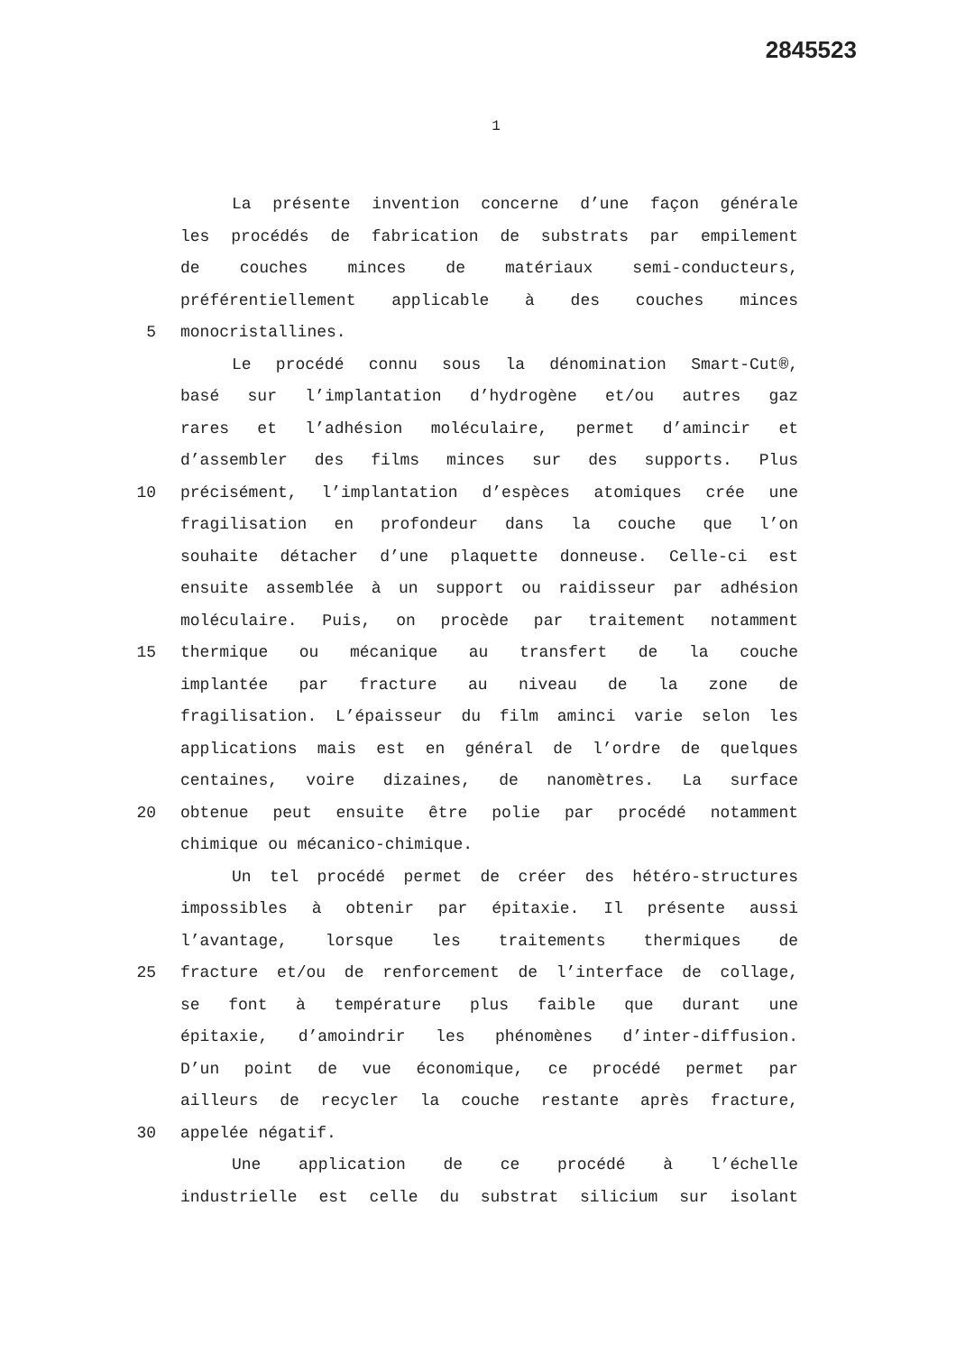2845523
1
La présente invention concerne d’une façon générale
les procédés de fabrication de substrats par empilement
de couches minces de matériaux semi-conducteurs,
préférentiellement applicable à des couches minces
5 monocristallines.
Le procédé connu sous la dénomination Smart-Cut®,
basé sur l’implantation d’hydrogène et/ou autres gaz
rares et l’adhésion moléculaire, permet d’amincir et
d’assembler des films minces sur des supports. Plus
10 précisément, l’implantation d’espèces atomiques crée une
fragilisation en profondeur dans la couche que l’on
souhaite détacher d’une plaquette donneuse. Celle-ci est
ensuite assemblée à un support ou raidisseur par adhésion
moléculaire. Puis, on procède par traitement notamment
15 thermique ou mécanique au transfert de la couche
implantée par fracture au niveau de la zone de
fragilisation. L’épaisseur du film aminci varie selon les
applications mais est en général de l’ordre de quelques
centaines, voire dizaines, de nanomètres. La surface
20 obtenue peut ensuite être polie par procédé notamment
chimique ou mécanico-chimique.
Un tel procédé permet de créer des hétéro-structures
impossibles à obtenir par épitaxie. Il présente aussi
l’avantage, lorsque les traitements thermiques de
25 fracture et/ou de renforcement de l’interface de collage,
se font à température plus faible que durant une
épitaxie, d’amoindrir les phénomènes d’inter-diffusion.
D’un point de vue économique, ce procédé permet par
ailleurs de recycler la couche restante après fracture,
30 appelée négatif.
Une application de ce procédé à l’échelle
industrielle est celle du substrat silicium sur isolant